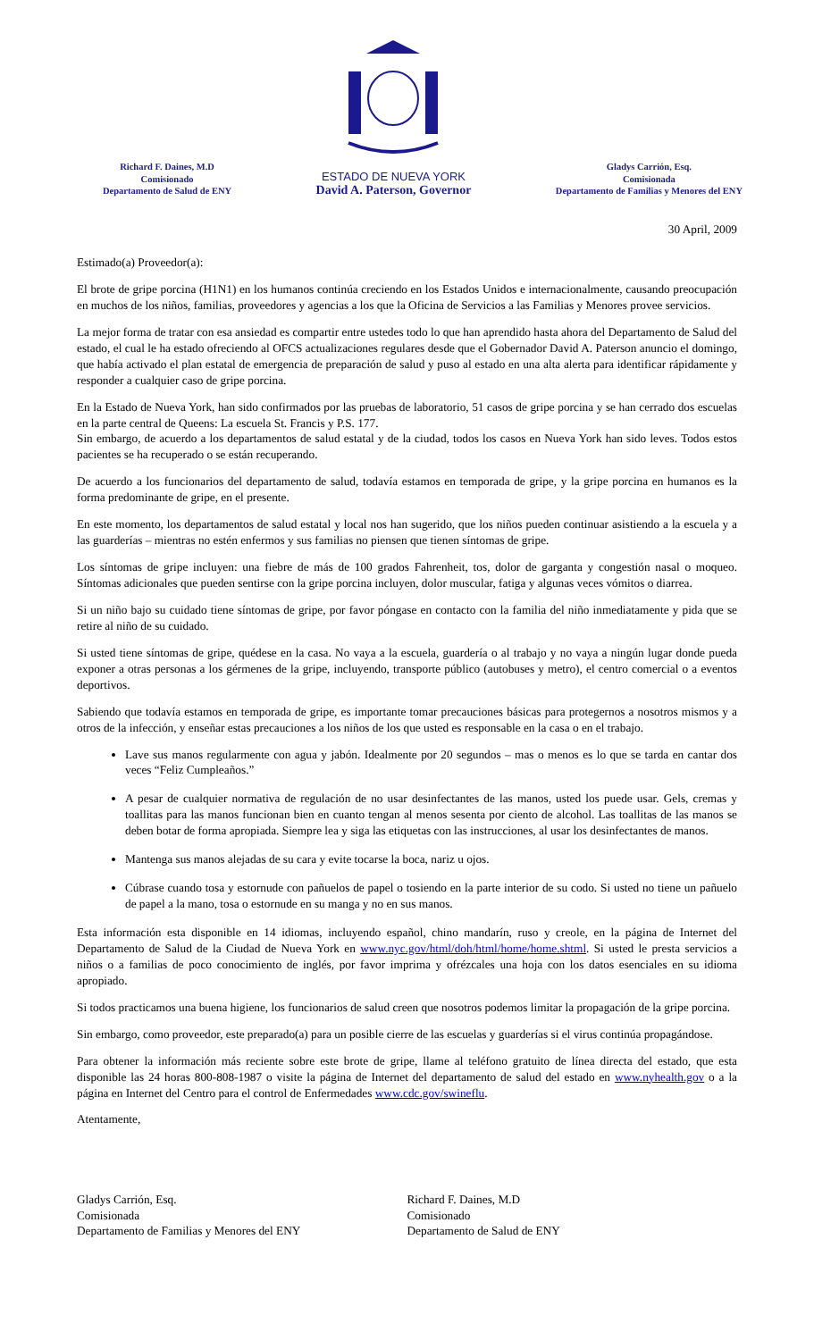Richard F. Daines, M.D
Comisionado
Departamento de Salud de ENY
ESTADO DE NUEVA YORK
David A. Paterson, Governor
Gladys Carrión, Esq.
Comisionada
Departamento de Familias y Menores del ENY
30 April, 2009
Estimado(a) Proveedor(a):
El brote de gripe porcina (H1N1) en los humanos continúa creciendo en los Estados Unidos e internacionalmente, causando preocupación en muchos de los niños, familias, proveedores y agencias a los que la Oficina de Servicios a las Familias y Menores provee servicios.
La mejor forma de tratar con esa ansiedad es compartir entre ustedes todo lo que han aprendido hasta ahora del Departamento de Salud del estado, el cual le ha estado ofreciendo al OFCS actualizaciones regulares desde que el Gobernador David A. Paterson anuncio el domingo, que había activado el plan estatal de emergencia de preparación de salud y puso al estado en una alta alerta para identificar rápidamente y responder a cualquier caso de gripe porcina.
En la Estado de Nueva York, han sido confirmados por las pruebas de laboratorio, 51 casos de gripe porcina y se han cerrado dos escuelas en la parte central de Queens: La escuela St. Francis y P.S. 177.
Sin embargo, de acuerdo a los departamentos de salud estatal y de la ciudad, todos los casos en Nueva York han sido leves. Todos estos pacientes se ha recuperado o se están recuperando.
De acuerdo a los funcionarios del departamento de salud, todavía estamos en temporada de gripe, y la gripe porcina en humanos es la forma predominante de gripe, en el presente.
En este momento, los departamentos de salud estatal y local nos han sugerido, que los niños pueden continuar asistiendo a la escuela y a las guarderías – mientras no estén enfermos y sus familias no piensen que tienen síntomas de gripe.
Los síntomas de gripe incluyen: una fiebre de más de 100 grados Fahrenheit, tos, dolor de garganta y congestión nasal o moqueo. Síntomas adicionales que pueden sentirse con la gripe porcina incluyen, dolor muscular, fatiga y algunas veces vómitos o diarrea.
Si un niño bajo su cuidado tiene síntomas de gripe, por favor póngase en contacto con la familia del niño inmediatamente y pida que se retire al niño de su cuidado.
Si usted tiene síntomas de gripe, quédese en la casa. No vaya a la escuela, guardería o al trabajo y no vaya a ningún lugar donde pueda exponer a otras personas a los gérmenes de la gripe, incluyendo, transporte público (autobuses y metro), el centro comercial o a eventos deportivos.
Sabiendo que todavía estamos en temporada de gripe, es importante tomar precauciones básicas para protegernos a nosotros mismos y a otros de la infección, y enseñar estas precauciones a los niños de los que usted es responsable en la casa o en el trabajo.
Lave sus manos regularmente con agua y jabón. Idealmente por 20 segundos – mas o menos es lo que se tarda en cantar dos veces “Feliz Cumpleaños.”
A pesar de cualquier normativa de regulación de no usar desinfectantes de las manos, usted los puede usar. Gels, cremas y toallitas para las manos funcionan bien en cuanto tengan al menos sesenta por ciento de alcohol. Las toallitas de las manos se deben botar de forma apropiada. Siempre lea y siga las etiquetas con las instrucciones, al usar los desinfectantes de manos.
Mantenga sus manos alejadas de su cara y evite tocarse la boca, nariz u ojos.
Cúbrase cuando tosa y estornude con pañuelos de papel o tosiendo en la parte interior de su codo. Si usted no tiene un pañuelo de papel a la mano, tosa o estornude en su manga y no en sus manos.
Esta información esta disponible en 14 idiomas, incluyendo español, chino mandarín, ruso y creole, en la página de Internet del Departamento de Salud de la Ciudad de Nueva York en www.nyc.gov/html/doh/html/home/home.shtml. Si usted le presta servicios a niños o a familias de poco conocimiento de inglés, por favor imprima y ofrézcales una hoja con los datos esenciales en su idioma apropiado.
Si todos practicamos una buena higiene, los funcionarios de salud creen que nosotros podemos limitar la propagación de la gripe porcina.
Sin embargo, como proveedor, este preparado(a) para un posible cierre de las escuelas y guarderías si el virus continúa propagándose.
Para obtener la información más reciente sobre este brote de gripe, llame al teléfono gratuito de línea directa del estado, que esta disponible las 24 horas 800-808-1987 o visite la página de Internet del departamento de salud del estado en www.nyhealth.gov o a la página en Internet del Centro para el control de Enfermedades www.cdc.gov/swineflu.
Atentamente,
Gladys Carrión, Esq.
Comisionada
Departamento de Familias y Menores del ENY
Richard F. Daines, M.D
Comisionado
Departamento de Salud de ENY